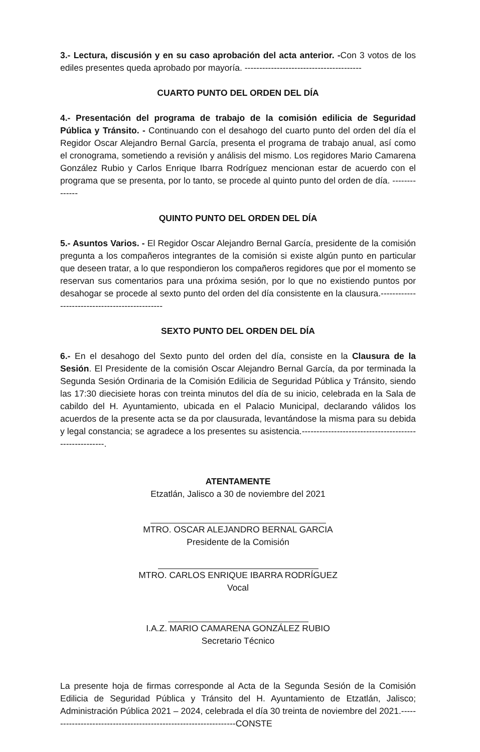3.- Lectura, discusión y en su caso aprobación del acta anterior. -Con 3 votos de los ediles presentes queda aprobado por mayoría. ----------------------------------------
CUARTO PUNTO DEL ORDEN DEL DÍA
4.- Presentación del programa de trabajo de la comisión edilicia de Seguridad Pública y Tránsito. - Continuando con el desahogo del cuarto punto del orden del día el Regidor Oscar Alejandro Bernal García, presenta el programa de trabajo anual, así como el cronograma, sometiendo a revisión y análisis del mismo. Los regidores Mario Camarena González Rubio y Carlos Enrique Ibarra Rodríguez mencionan estar de acuerdo con el programa que se presenta, por lo tanto, se procede al quinto punto del orden de día. --------------
QUINTO PUNTO DEL ORDEN DEL DÍA
5.- Asuntos Varios. - El Regidor Oscar Alejandro Bernal García, presidente de la comisión pregunta a los compañeros integrantes de la comisión si existe algún punto en particular que deseen tratar, a lo que respondieron los compañeros regidores que por el momento se reservan sus comentarios para una próxima sesión, por lo que no existiendo puntos por desahogar se procede al sexto punto del orden del día consistente en la clausura.-----------------------------------------------
SEXTO PUNTO DEL ORDEN DEL DÍA
6.- En el desahogo del Sexto punto del orden del día, consiste en la Clausura de la Sesión. El Presidente de la comisión Oscar Alejandro Bernal García, da por terminada la Segunda Sesión Ordinaria de la Comisión Edilicia de Seguridad Pública y Tránsito, siendo las 17:30 diecisiete horas con treinta minutos del día de su inicio, celebrada en la Sala de cabildo del H. Ayuntamiento, ubicada en el Palacio Municipal, declarando válidos los acuerdos de la presente acta se da por clausurada, levantándose la misma para su debida y legal constancia; se agradece a los presentes su asistencia.------------------------------------------------------.
ATENTAMENTE
Etzatlán, Jalisco a 30 de noviembre del 2021
MTRO. OSCAR ALEJANDRO BERNAL GARCIA
Presidente de la Comisión
MTRO. CARLOS ENRIQUE IBARRA RODRÍGUEZ
Vocal
I.A.Z. MARIO CAMARENA GONZÁLEZ RUBIO
Secretario Técnico
La presente hoja de firmas corresponde al Acta de la Segunda Sesión de la Comisión Edilicia de Seguridad Pública y Tránsito del H. Ayuntamiento de Etzatlán, Jalisco; Administración Pública 2021 – 2024, celebrada el día 30 treinta de noviembre del 2021.-----------------------------------------------------------------CONSTE